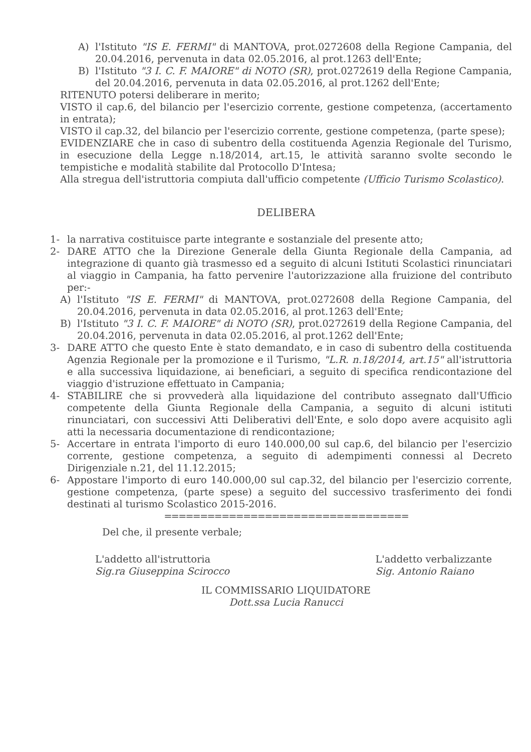A) l'Istituto "IS E. FERMI" di MANTOVA, prot.0272608 della Regione Campania, del 20.04.2016, pervenuta in data 02.05.2016, al prot.1263 dell'Ente;
B) l'Istituto "3 I. C. F. MAIORE" di NOTO (SR), prot.0272619 della Regione Campania, del 20.04.2016, pervenuta in data 02.05.2016, al prot.1262 dell'Ente;
RITENUTO potersi deliberare in merito;
VISTO il cap.6, del bilancio per l'esercizio corrente, gestione competenza, (accertamento in entrata);
VISTO il cap.32, del bilancio per l'esercizio corrente, gestione competenza, (parte spese);
EVIDENZIARE che in caso di subentro della costituenda Agenzia Regionale del Turismo, in esecuzione della Legge n.18/2014, art.15, le attività saranno svolte secondo le tempistiche e modalità stabilite dal Protocollo D'Intesa;
Alla stregua dell'istruttoria compiuta dall'ufficio competente (Ufficio Turismo Scolastico).
DELIBERA
1- la narrativa costituisce parte integrante e sostanziale del presente atto;
2- DARE ATTO che la Direzione Generale della Giunta Regionale della Campania, ad integrazione di quanto già trasmesso ed a seguito di alcuni Istituti Scolastici rinunciatari al viaggio in Campania, ha fatto pervenire l'autorizzazione alla fruizione del contributo per:-
A) l'Istituto "IS E. FERMI" di MANTOVA, prot.0272608 della Regione Campania, del 20.04.2016, pervenuta in data 02.05.2016, al prot.1263 dell'Ente;
B) l'Istituto "3 I. C. F. MAIORE" di NOTO (SR), prot.0272619 della Regione Campania, del 20.04.2016, pervenuta in data 02.05.2016, al prot.1262 dell'Ente;
3- DARE ATTO che questo Ente è stato demandato, e in caso di subentro della costituenda Agenzia Regionale per la promozione e il Turismo, "L.R. n.18/2014, art.15" all'istruttoria e alla successiva liquidazione, ai beneficiari, a seguito di specifica rendicontazione del viaggio d'istruzione effettuato in Campania;
4- STABILIRE che si provvederà alla liquidazione del contributo assegnato dall'Ufficio competente della Giunta Regionale della Campania, a seguito di alcuni istituti rinunciatari, con successivi Atti Deliberativi dell'Ente, e solo dopo avere acquisito agli atti la necessaria documentazione di rendicontazione;
5- Accertare in entrata l'importo di euro 140.000,00 sul cap.6, del bilancio per l'esercizio corrente, gestione competenza, a seguito di adempimenti connessi al Decreto Dirigenziale n.21, del 11.12.2015;
6- Appostare l'importo di euro 140.000,00 sul cap.32, del bilancio per l'esercizio corrente, gestione competenza, (parte spese) a seguito del successivo trasferimento dei fondi destinati al turismo Scolastico 2015-2016.
==================================
Del che, il presente verbale;
L'addetto all'istruttoria
Sig.ra Giuseppina Scirocco
L'addetto verbalizzante
Sig. Antonio Raiano
IL COMMISSARIO LIQUIDATORE
Dott.ssa Lucia Ranucci